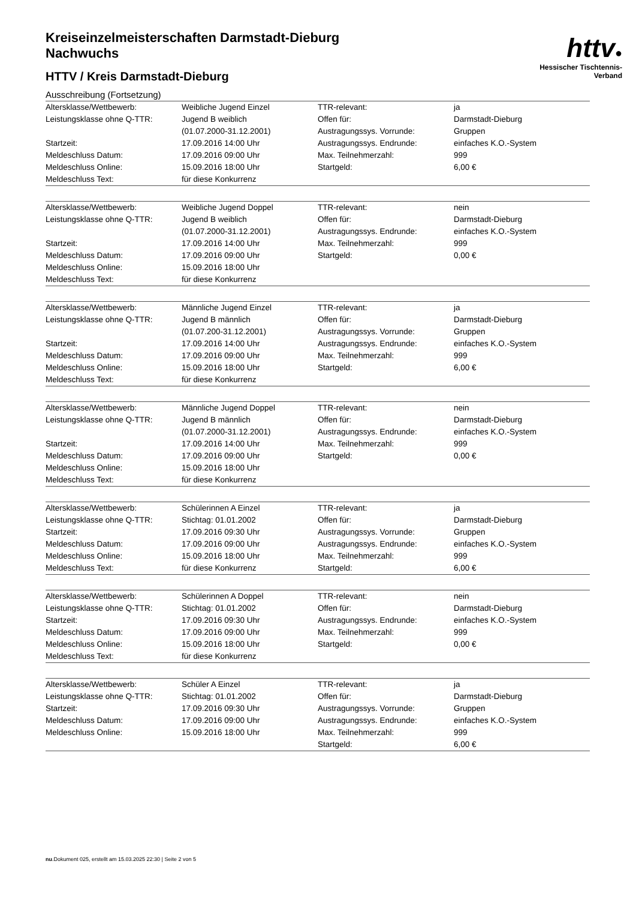httv●
Hessischer Tischtennis-Verband
Kreiseinzelmeisterschaften Darmstadt-Dieburg
Nachwuchs
HTTV / Kreis Darmstadt-Dieburg
Ausschreibung (Fortsetzung)
| Altersklasse/Wettbewerb: | Weibliche Jugend Einzel | TTR-relevant: | ja |
| Leistungsklasse ohne Q-TTR: | Jugend B weiblich (01.07.2000-31.12.2001) | Offen für: Austragungssys. Vorrunde: | Darmstadt-Dieburg Gruppen |
| Startzeit: | 17.09.2016 14:00 Uhr | Austragungssys. Endrunde: | einfaches K.O.-System |
| Meldeschluss Datum: | 17.09.2016 09:00 Uhr | Max. Teilnehmerzahl: | 999 |
| Meldeschluss Online: | 15.09.2016 18:00 Uhr | Startgeld: | 6,00 € |
| Meldeschluss Text: | für diese Konkurrenz | | |
| Altersklasse/Wettbewerb: | Weibliche Jugend Doppel | TTR-relevant: | nein |
| Leistungsklasse ohne Q-TTR: | Jugend B weiblich (01.07.2000-31.12.2001) | Offen für: Austragungssys. Endrunde: | Darmstadt-Dieburg einfaches K.O.-System |
| Startzeit: | 17.09.2016 14:00 Uhr | Max. Teilnehmerzahl: | 999 |
| Meldeschluss Datum: | 17.09.2016 09:00 Uhr | Startgeld: | 0,00 € |
| Meldeschluss Online: | 15.09.2016 18:00 Uhr | | |
| Meldeschluss Text: | für diese Konkurrenz | | |
| Altersklasse/Wettbewerb: | Männliche Jugend Einzel | TTR-relevant: | ja |
| Leistungsklasse ohne Q-TTR: | Jugend B männlich (01.07.200-31.12.2001) | Offen für: Austragungssys. Vorrunde: | Darmstadt-Dieburg Gruppen |
| Startzeit: | 17.09.2016 14:00 Uhr | Austragungssys. Endrunde: | einfaches K.O.-System |
| Meldeschluss Datum: | 17.09.2016 09:00 Uhr | Max. Teilnehmerzahl: | 999 |
| Meldeschluss Online: | 15.09.2016 18:00 Uhr | Startgeld: | 6,00 € |
| Meldeschluss Text: | für diese Konkurrenz | | |
| Altersklasse/Wettbewerb: | Männliche Jugend Doppel | TTR-relevant: | nein |
| Leistungsklasse ohne Q-TTR: | Jugend B männlich (01.07.2000-31.12.2001) | Offen für: Austragungssys. Endrunde: | Darmstadt-Dieburg einfaches K.O.-System |
| Startzeit: | 17.09.2016 14:00 Uhr | Max. Teilnehmerzahl: | 999 |
| Meldeschluss Datum: | 17.09.2016 09:00 Uhr | Startgeld: | 0,00 € |
| Meldeschluss Online: | 15.09.2016 18:00 Uhr | | |
| Meldeschluss Text: | für diese Konkurrenz | | |
| Altersklasse/Wettbewerb: | Schülerinnen A Einzel | TTR-relevant: | ja |
| Leistungsklasse ohne Q-TTR: | Stichtag: 01.01.2002 | Offen für: | Darmstadt-Dieburg |
| Startzeit: | 17.09.2016 09:30 Uhr | Austragungssys. Vorrunde: | Gruppen |
| Meldeschluss Datum: | 17.09.2016 09:00 Uhr | Austragungssys. Endrunde: | einfaches K.O.-System |
| Meldeschluss Online: | 15.09.2016 18:00 Uhr | Max. Teilnehmerzahl: | 999 |
| Meldeschluss Text: | für diese Konkurrenz | Startgeld: | 6,00 € |
| Altersklasse/Wettbewerb: | Schülerinnen A Doppel | TTR-relevant: | nein |
| Leistungsklasse ohne Q-TTR: | Stichtag: 01.01.2002 | Offen für: | Darmstadt-Dieburg |
| Startzeit: | 17.09.2016 09:30 Uhr | Austragungssys. Endrunde: | einfaches K.O.-System |
| Meldeschluss Datum: | 17.09.2016 09:00 Uhr | Max. Teilnehmerzahl: | 999 |
| Meldeschluss Online: | 15.09.2016 18:00 Uhr | Startgeld: | 0,00 € |
| Meldeschluss Text: | für diese Konkurrenz | | |
| Altersklasse/Wettbewerb: | Schüler A Einzel | TTR-relevant: | ja |
| Leistungsklasse ohne Q-TTR: | Stichtag: 01.01.2002 | Offen für: | Darmstadt-Dieburg |
| Startzeit: | 17.09.2016 09:30 Uhr | Austragungssys. Vorrunde: | Gruppen |
| Meldeschluss Datum: | 17.09.2016 09:00 Uhr | Austragungssys. Endrunde: | einfaches K.O.-System |
| Meldeschluss Online: | 15.09.2016 18:00 Uhr | Max. Teilnehmerzahl: | 999 |
| | | Startgeld: | 6,00 € |
nu.Dokument 025, erstellt am 15.03.2025 22:30 | Seite 2 von 5